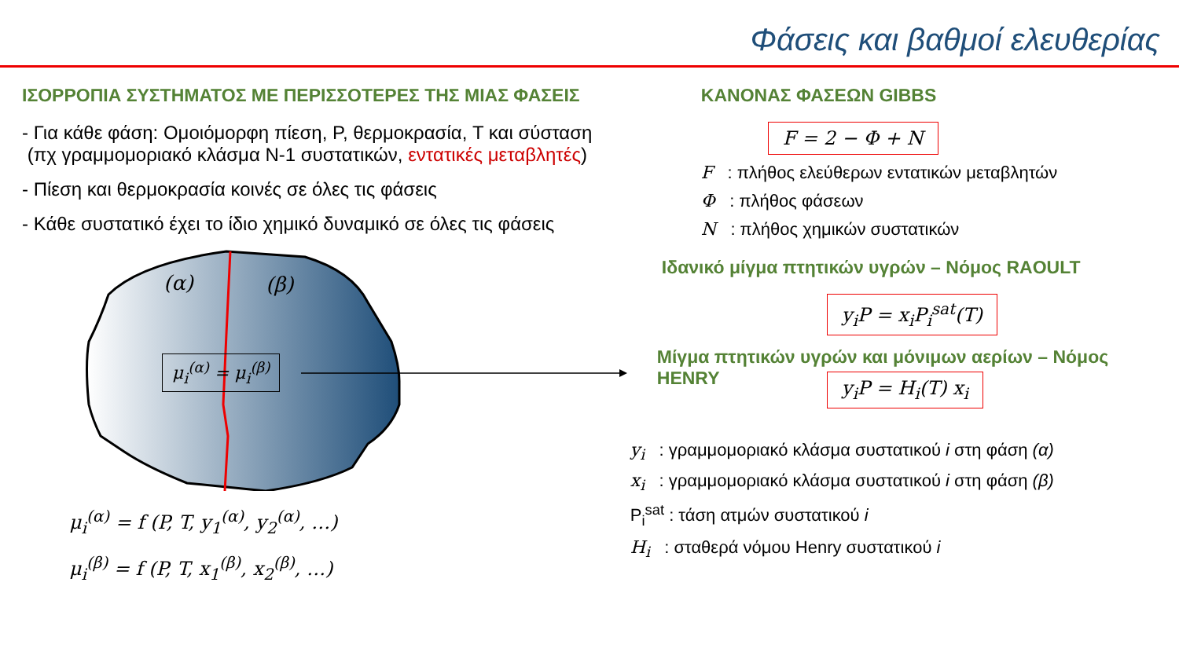Φάσεις και βαθμοί ελευθερίας
ΙΣΟΡΡΟΠΙΑ ΣΥΣΤΗΜΑΤΟΣ ΜΕ ΠΕΡΙΣΣΟΤΕΡΕΣ ΤΗΣ ΜΙΑΣ ΦΑΣΕΙΣ
- Για κάθε φάση: Ομοιόμορφη πίεση, P, θερμοκρασία, T και σύσταση
(πχ γραμμομοριακό κλάσμα N-1 συστατικών, εντατικές μεταβλητές)
- Πίεση και θερμοκρασία κοινές σε όλες τις φάσεις
- Κάθε συστατικό έχει το ίδιο χημικό δυναμικό σε όλες τις φάσεις
(α) (β)
μ<sub>i</sub><sup>(α)</sup> = μ<sub>i</sub><sup>(β)</sup>
μ<sub>i</sub><sup>(α)</sup> = f (P, T, y<sub>1</sub><sup>(α)</sup>, y<sub>2</sub><sup>(α)</sup>, …)
μ<sub>i</sub><sup>(β)</sup> = f (P, T, x<sub>1</sub><sup>(β)</sup>, x<sub>2</sub><sup>(β)</sup>, …)
ΚΑΝΟΝΑΣ ΦΑΣΕΩΝ GIBBS
F = 2 − Φ + N
F : πλήθος ελεύθερων εντατικών μεταβλητών
Φ : πλήθος φάσεων
N : πλήθος χημικών συστατικών
Ιδανικό μίγμα πτητικών υγρών – Νόμος RAOULT
y<sub>i</sub>P = x<sub>i</sub>P<sub>i</sub><sup>sat</sup>(T)
Μίγμα πτητικών υγρών και μόνιμων αερίων – Νόμος
HENRY
y<sub>i</sub>P = H<sub>i</sub>(T) x<sub>i</sub>
y<sub>i</sub> : γραμμομοριακό κλάσμα συστατικού i στη φάση (α)
x<sub>i</sub> : γραμμομοριακό κλάσμα συστατικού i στη φάση (β)
P<sub>i</sub><sup>sat</sup> : τάση ατμών συστατικού i
H<sub>i</sub> : σταθερά νόμου Henry συστατικού i